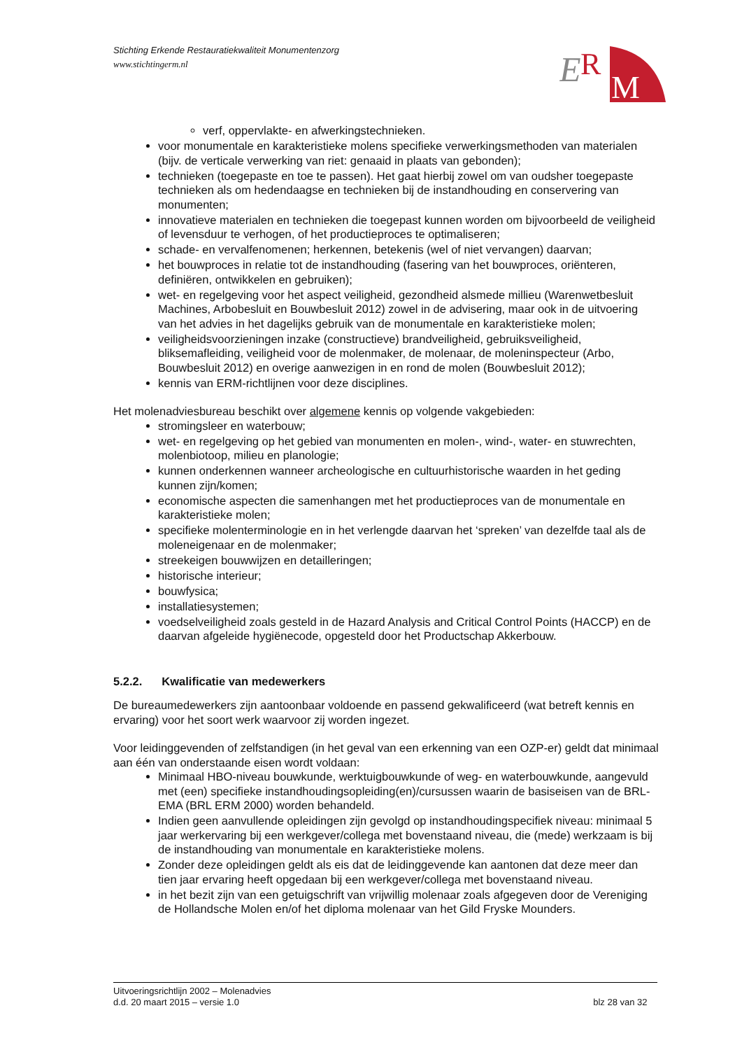Stichting Erkende Restauratiekwaliteit Monumentenzorg
www.stichtingerm.nl
E
R
M
verf, oppervlakte- en afwerkingstechnieken.
voor monumentale en karakteristieke molens specifieke verwerkingsmethoden van materialen (bijv. de verticale verwerking van riet: genaaid in plaats van gebonden);
technieken (toegepaste en toe te passen). Het gaat hierbij zowel om van oudsher toegepaste technieken als om hedendaagse en technieken bij de instandhouding en conservering van monumenten;
innovatieve materialen en technieken die toegepast kunnen worden om bijvoorbeeld de veiligheid of levensduur te verhogen, of het productieproces te optimaliseren;
schade- en vervalfenomenen; herkennen, betekenis (wel of niet vervangen) daarvan;
het bouwproces in relatie tot de instandhouding (fasering van het bouwproces, oriënteren, definiëren, ontwikkelen en gebruiken);
wet- en regelgeving voor het aspect veiligheid, gezondheid alsmede millieu (Warenwetbesluit Machines, Arbobesluit en Bouwbesluit 2012) zowel in de advisering, maar ook in de uitvoering van het advies in het dagelijks gebruik van de monumentale en karakteristieke molen;
veiligheidsvoorzieningen inzake (constructieve) brandveiligheid, gebruiksveiligheid, bliksemafleiding, veiligheid voor de molenmaker, de molenaar, de moleninspecteur (Arbo, Bouwbesluit 2012) en overige aanwezigen in en rond de molen (Bouwbesluit 2012);
kennis van ERM-richtlijnen voor deze disciplines.
Het molenadviesbureau beschikt over algemene kennis op volgende vakgebieden:
stromingsleer en waterbouw;
wet- en regelgeving op het gebied van monumenten en molen-, wind-, water- en stuwrechten, molenbiotoop, milieu en planologie;
kunnen onderkennen wanneer archeologische en cultuurhistorische waarden in het geding kunnen zijn/komen;
economische aspecten die samenhangen met het productieproces van de monumentale en karakteristieke molen;
specifieke molenterminologie en in het verlengde daarvan het ‘spreken’ van dezelfde taal als de moleneigenaar en de molenmaker;
streekeigen bouwwijzen en detailleringen;
historische interieur;
bouwfysica;
installatiesystemen;
voedselveiligheid zoals gesteld in de Hazard Analysis and Critical Control Points (HACCP) en de daarvan afgeleide hygiënecode, opgesteld door het Productschap Akkerbouw.
5.2.2. Kwalificatie van medewerkers
De bureaumedewerkers zijn aantoonbaar voldoende en passend gekwalificeerd (wat betreft kennis en ervaring) voor het soort werk waarvoor zij worden ingezet.
Voor leidinggevenden of zelfstandigen (in het geval van een erkenning van een OZP-er) geldt dat minimaal aan één van onderstaande eisen wordt voldaan:
Minimaal HBO-niveau bouwkunde, werktuigbouwkunde of weg- en waterbouwkunde, aangevuld met (een) specifieke instandhoudingsopleiding(en)/cursussen waarin de basiseisen van de BRL-EMA (BRL ERM 2000) worden behandeld.
Indien geen aanvullende opleidingen zijn gevolgd op instandhoudingspecifiek niveau: minimaal 5 jaar werkervaring bij een werkgever/collega met bovenstaand niveau, die (mede) werkzaam is bij de instandhouding van monumentale en karakteristieke molens.
Zonder deze opleidingen geldt als eis dat de leidinggevende kan aantonen dat deze meer dan tien jaar ervaring heeft opgedaan bij een werkgever/collega met bovenstaand niveau.
in het bezit zijn van een getuigschrift van vrijwillig molenaar zoals afgegeven door de Vereniging de Hollandsche Molen en/of het diploma molenaar van het Gild Fryske Mounders.
Uitvoeringsrichtlijn 2002 – Molenadvies
d.d. 20 maart 2015 – versie 1.0 blz 28 van 32